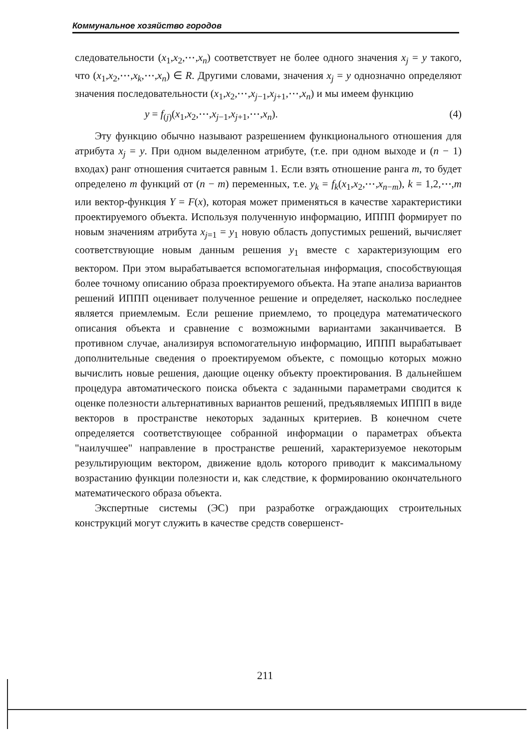Коммунальное хозяйство городов
следовательности (x<sub>1</sub>,x<sub>2</sub>,⋯,x<sub>n</sub>) соответствует не более одного значения x<sub>j</sub> = y такого, что (x<sub>1</sub>,x<sub>2</sub>,⋯,x<sub>k</sub>,⋯,x<sub>n</sub>) ∈ R. Другими словами, значения x<sub>j</sub> = y однозначно определяют значения последовательности (x<sub>1</sub>,x<sub>2</sub>,⋯,x<sub>j−1</sub>,x<sub>j+1</sub>,⋯,x<sub>n</sub>) и мы имеем функцию
y = f<sub>(j)</sub>(x<sub>1</sub>,x<sub>2</sub>,⋯,x<sub>j−1</sub>,x<sub>j+1</sub>,⋯,x<sub>n</sub>). (4)
Эту функцию обычно называют разрешением функционального отношения для атрибута x<sub>j</sub> = y. При одном выделенном атрибуте, (т.е. при одном выходе и (n − 1) входах) ранг отношения считается равным 1. Если взять отношение ранга m, то будет определено m функций от (n − m) переменных, т.е. y<sub>k</sub> = f<sub>k</sub>(x<sub>1</sub>,x<sub>2</sub>,⋯,x<sub>n−m</sub>), k = 1,2,⋯,m или вектор-функция Y = F(x), которая может применяться в качестве характеристики проектируемого объекта. Используя полученную информацию, ИППП формирует по новым значениям атрибута x<sub>j=1</sub> = y<sub>1</sub> новую область допустимых решений, вычисляет соответствующие новым данным решения y<sub>1</sub> вместе с характеризующим его вектором. При этом вырабатывается вспомогательная информация, способствующая более точному описанию образа проектируемого объекта. На этапе анализа вариантов решений ИППП оценивает полученное решение и определяет, насколько последнее является приемлемым. Если решение приемлемо, то процедура математического описания объекта и сравнение с возможными вариантами заканчивается. В противном случае, анализируя вспомогательную информацию, ИППП вырабатывает дополнительные сведения о проектируемом объекте, с помощью которых можно вычислить новые решения, дающие оценку объекту проектирования. В дальнейшем процедура автоматического поиска объекта с заданными параметрами сводится к оценке полезности альтернативных вариантов решений, предъявляемых ИППП в виде векторов в пространстве некоторых заданных критериев. В конечном счете определяется соответствующее собранной информации о параметрах объекта "наилучшее" направление в пространстве решений, характеризуемое некоторым результирующим вектором, движение вдоль которого приводит к максимальному возрастанию функции полезности и, как следствие, к формированию окончательного математического образа объекта.
Экспертные системы (ЭС) при разработке ограждающих строительных конструкций могут служить в качестве средств совершенст-
211